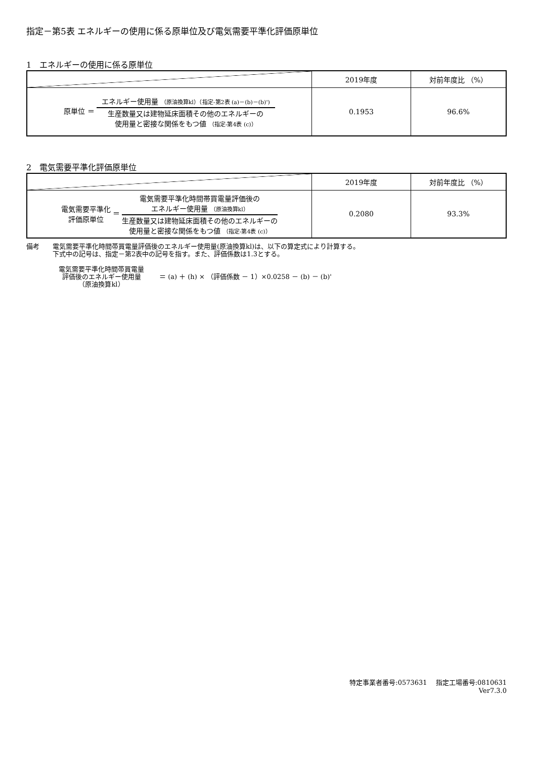指定－第5表 エネルギーの使用に係る原単位及び電気需要平準化評価原単位
1　エネルギーの使用に係る原単位
| | 2019年度 | 対前年度比 （%） |
| --- | --- | --- |
| 原単位 ＝ エネルギー使用量 （原油換算kl）（指定-第2表 (a)－(b)－(b)') 生産数量又は建物延床面積その他のエネルギーの 使用量と密接な関係をもつ値 （指定-第4表 (c)） | 0.1953 | 96.6% |
2　電気需要平準化評価原単位
| | 2019年度 | 対前年度比 （%） |
| --- | --- | --- |
| 電気需要平準化 評価原単位 ＝ 電気需要平準化時間帯買電量評価後の エネルギー使用量 （原油換算kl） 生産数量又は建物延床面積その他のエネルギーの 使用量と密接な関係をもつ値 （指定-第4表 (c)） | 0.2080 | 93.3% |
備考　　電気需要平準化時間帯買電量評価後のエネルギー使用量(原油換算kl)は、以下の算定式により計算する。
　　　　下式中の記号は、指定－第2表中の記号を指す。また、評価係数は1.3とする。
電気需要平準化時間帯買電量
評価後のエネルギー使用量
（原油換算kl）
＝ (a) ＋ (h) × （評価係数 － 1）×0.0258 － (b) － (b)'
特定事業者番号:0573631　 指定工場番号:0810631
Ver7.3.0